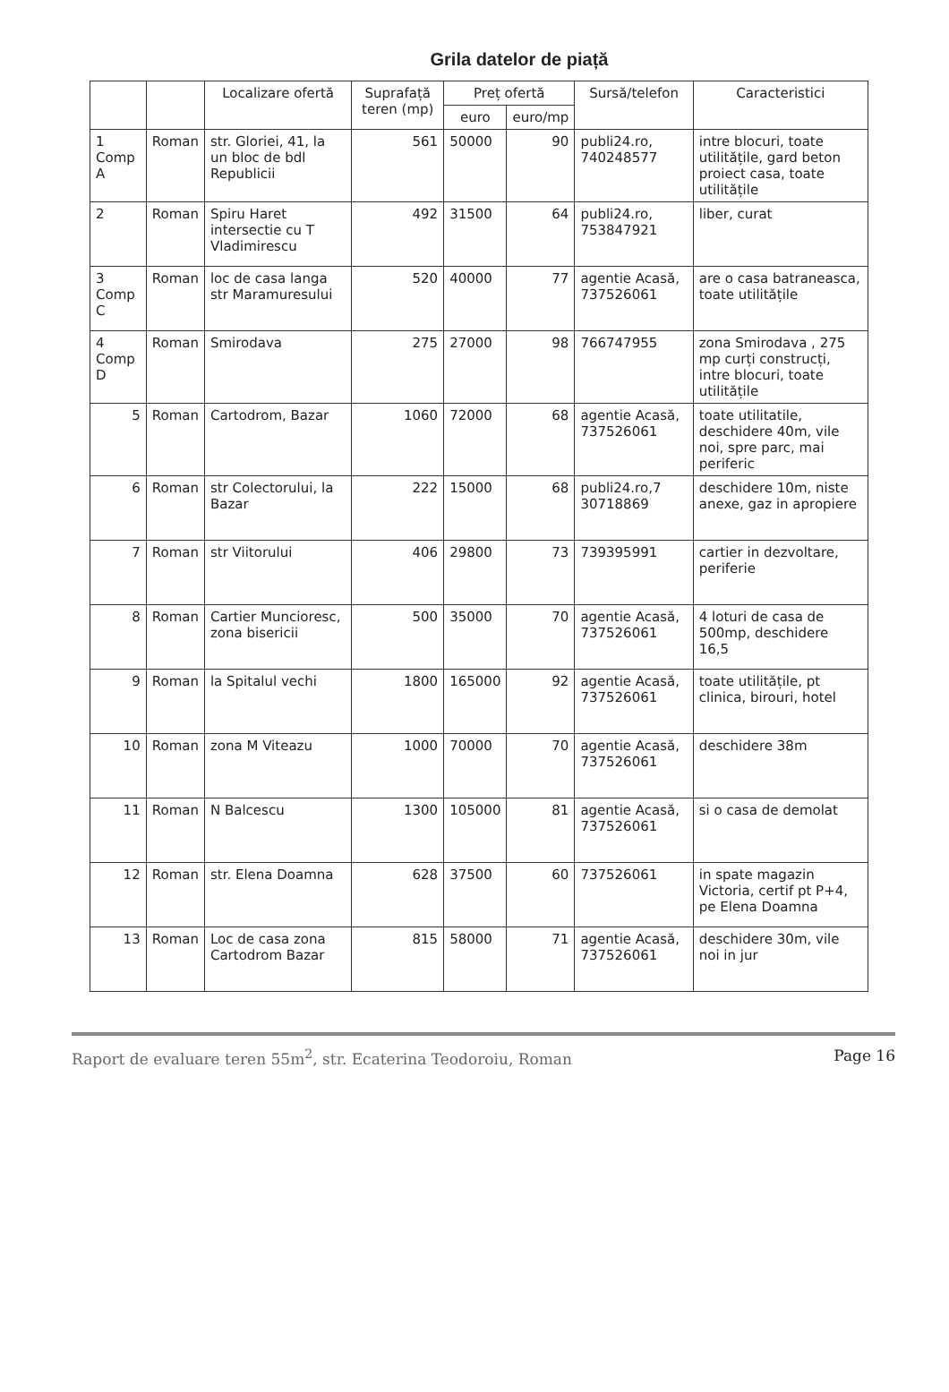Grila datelor de piață
| | | Localizare ofertă | Suprafață teren (mp) | Preț ofertă | | Sursă/telefon | Caracteristici |
| --- | --- | --- | --- | --- | --- | --- | --- |
| | | | | euro | euro/mp | | |
| 1 Comp A | Roman | str. Gloriei, 41, la un bloc de bdl Republicii | 561 | 50000 | 90 | publi24.ro, 740248577 | intre blocuri, toate utilitățile, gard beton proiect casa, toate utilitățile |
| 2 | Roman | Spiru Haret intersectie cu T Vladimirescu | 492 | 31500 | 64 | publi24.ro, 753847921 | liber, curat |
| 3 Comp C | Roman | loc de casa langa str Maramuresului | 520 | 40000 | 77 | agentie Acasă, 737526061 | are o casa batraneasca, toate utilitățile |
| 4 Comp D | Roman | Smirodava | 275 | 27000 | 98 | 766747955 | zona Smirodava , 275 mp curți construcți, intre blocuri, toate utilitățile |
| 5 | Roman | Cartodrom, Bazar | 1060 | 72000 | 68 | agentie Acasă, 737526061 | toate utilitatile, deschidere 40m, vile noi, spre parc, mai periferic |
| 6 | Roman | str Colectorului, la Bazar | 222 | 15000 | 68 | publi24.ro,7 30718869 | deschidere 10m, niste anexe, gaz in apropiere |
| 7 | Roman | str Viitorului | 406 | 29800 | 73 | 739395991 | cartier in dezvoltare, periferie |
| 8 | Roman | Cartier Muncioresc, zona bisericii | 500 | 35000 | 70 | agentie Acasă, 737526061 | 4 loturi de casa de 500mp, deschidere 16,5 |
| 9 | Roman | la Spitalul vechi | 1800 | 165000 | 92 | agentie Acasă, 737526061 | toate utilitățile, pt clinica, birouri, hotel |
| 10 | Roman | zona M Viteazu | 1000 | 70000 | 70 | agentie Acasă, 737526061 | deschidere 38m |
| 11 | Roman | N Balcescu | 1300 | 105000 | 81 | agentie Acasă, 737526061 | si o casa de demolat |
| 12 | Roman | str. Elena Doamna | 628 | 37500 | 60 | 737526061 | in spate magazin Victoria, certif pt P+4, pe Elena Doamna |
| 13 | Roman | Loc de casa zona Cartodrom Bazar | 815 | 58000 | 71 | agentie Acasă, 737526061 | deschidere 30m, vile noi in jur |
Raport de evaluare teren 55m<sup>2</sup>, str. Ecaterina Teodoroiu, Roman Page 16